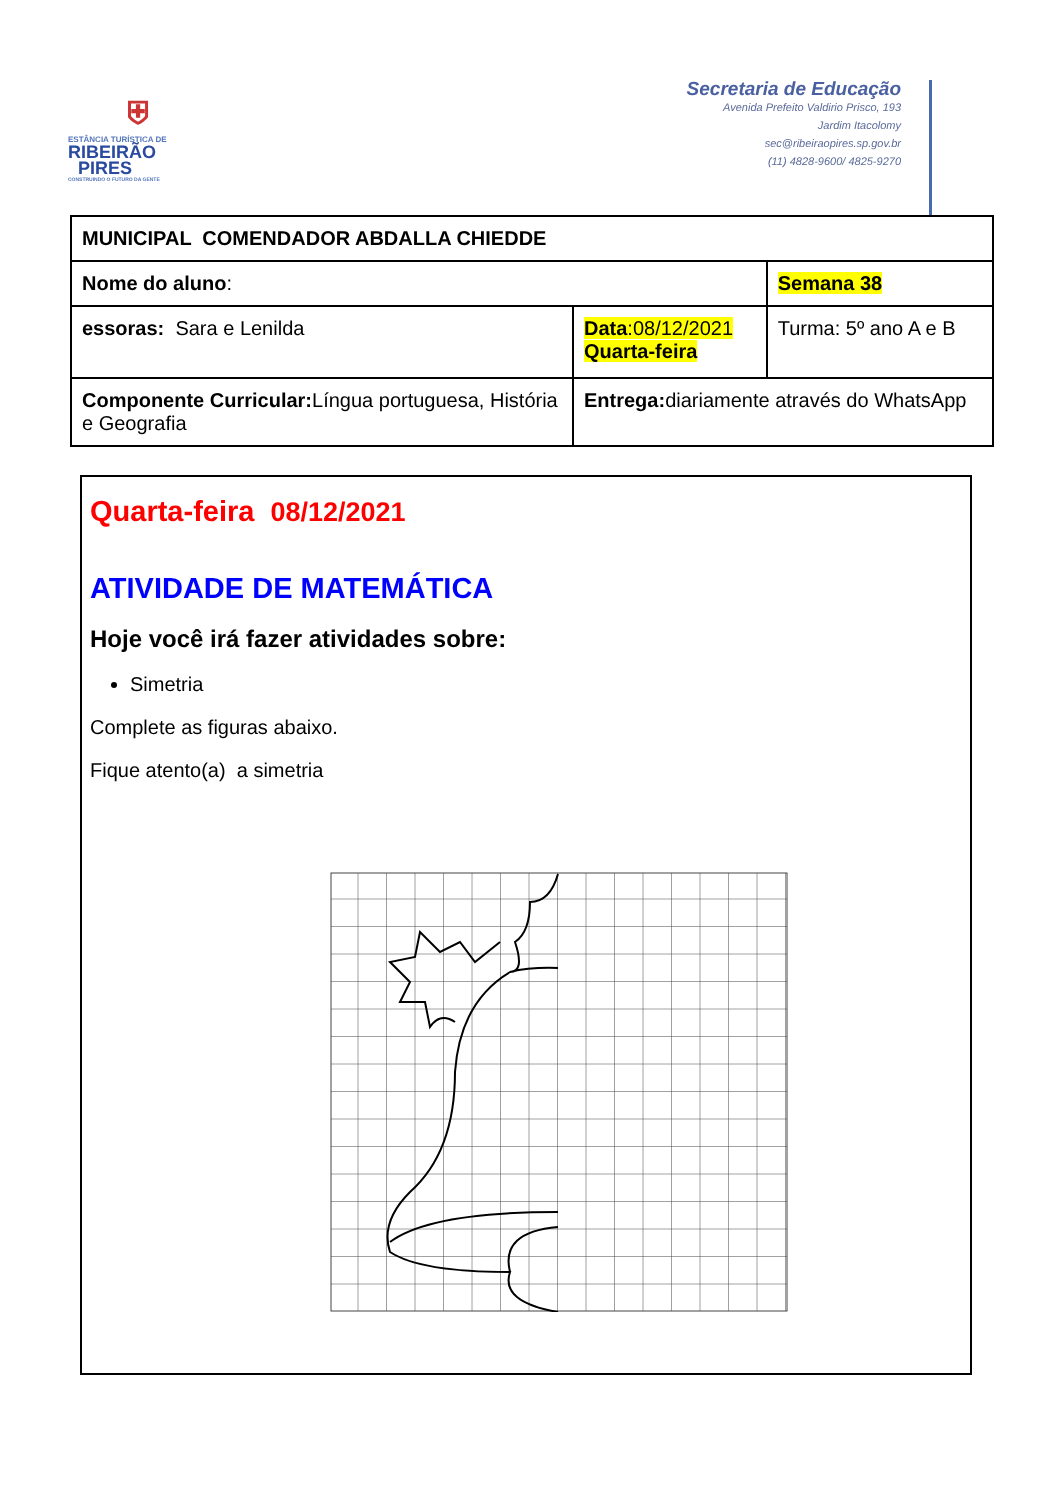⛨
ESTÂNCIA TURÍSTICA DE
RIBEIRÃO
PIRES
CONSTRUINDO O FUTURO DA GENTE
Secretaria de Educação
Avenida Prefeito Valdirio Prisco, 193
Jardim Itacolomy
sec@ribeiraopires.sp.gov.br
(11) 4828-9600/ 4825-9270
| MUNICIPAL COMENDADOR ABDALLA CHIEDDE | | |
| Nome do aluno : | | Semana 38 |
| essoras: Sara e Lenilda | Data :08/12/2021 Quarta-feira | Turma: 5º ano A e B |
| Componente Curricular: Língua portuguesa, História e Geografia | Entrega: diariamente através do WhatsApp | |
Quarta-feira 08/12/2021
ATIVIDADE DE MATEMÁTICA
Hoje você irá fazer atividades sobre:
Simetria
Complete as figuras abaixo.
Fique atento(a) a simetria